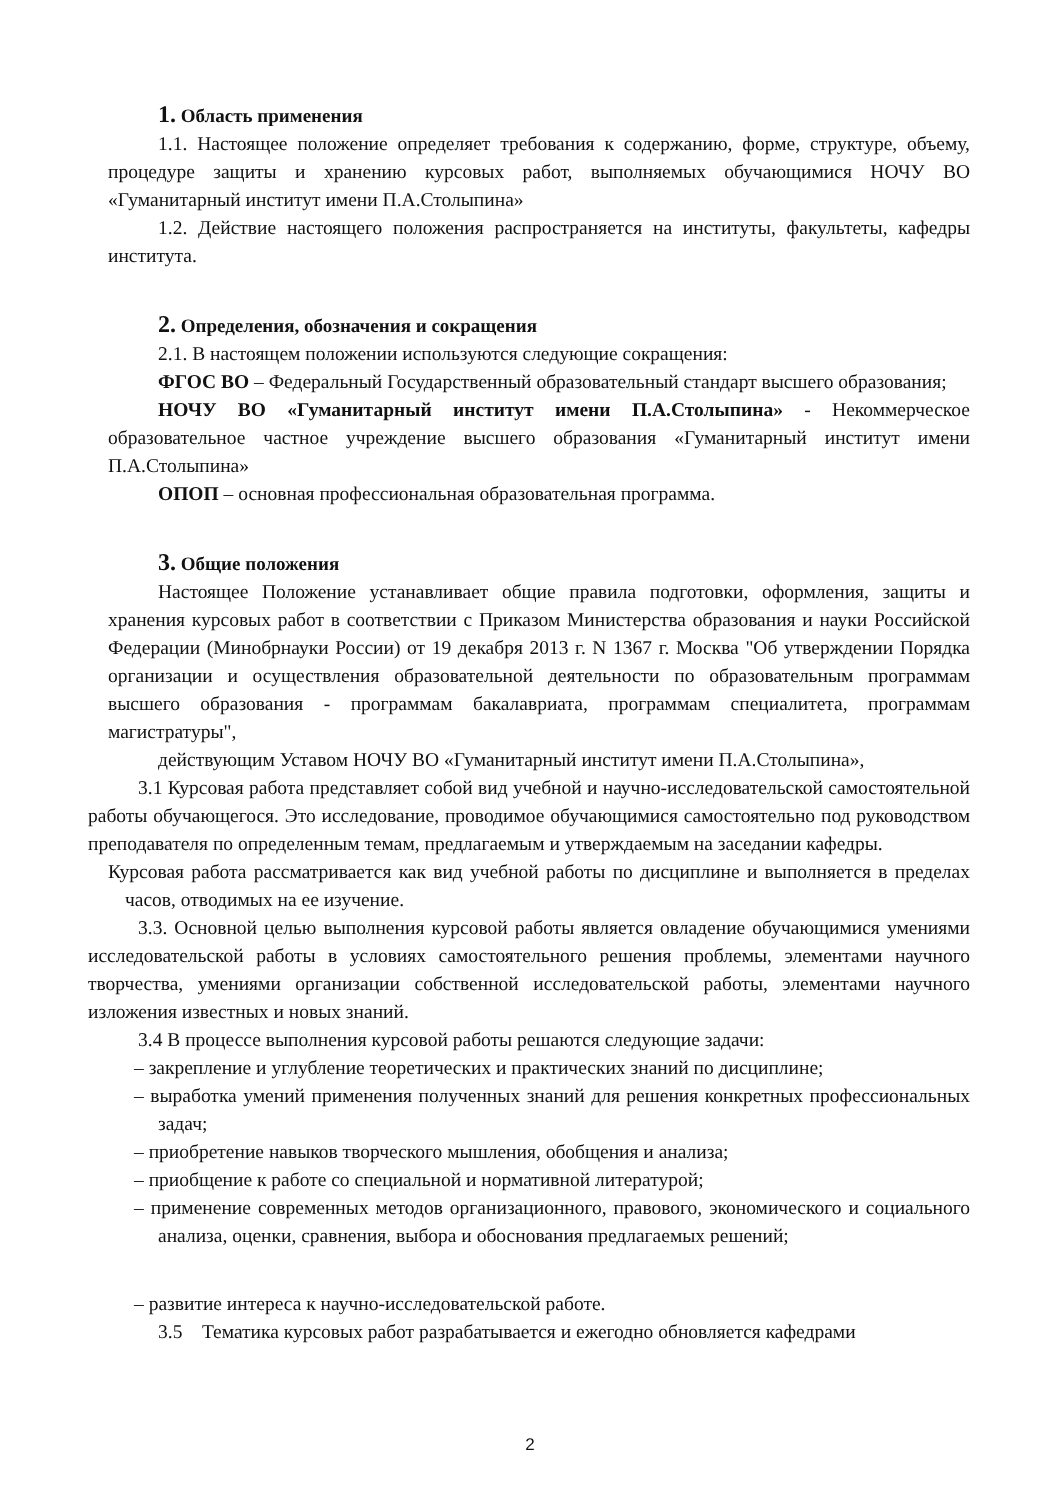1. Область применения
1.1. Настоящее положение определяет требования к содержанию, форме, структуре, объему, процедуре защиты и хранению курсовых работ, выполняемых обучающимися НОЧУ ВО «Гуманитарный институт имени П.А.Столыпина»
1.2. Действие настоящего положения распространяется на институты, факультеты, кафедры института.
2. Определения, обозначения и сокращения
2.1. В настоящем положении используются следующие сокращения:
ФГОС ВО – Федеральный Государственный образовательный стандарт высшего образования;
НОЧУ ВО «Гуманитарный институт имени П.А.Столыпина» - Некоммерческое образовательное частное учреждение высшего образования «Гуманитарный институт имени П.А.Столыпина»
ОПОП – основная профессиональная образовательная программа.
3. Общие положения
Настоящее Положение устанавливает общие правила подготовки, оформления, защиты и хранения курсовых работ в соответствии с Приказом Министерства образования и науки Российской Федерации (Минобрнауки России) от 19 декабря 2013 г. N 1367 г. Москва "Об утверждении Порядка организации и осуществления образовательной деятельности по образовательным программам высшего образования - программам бакалавриата, программам специалитета, программам магистратуры",
действующим Уставом НОЧУ ВО «Гуманитарный институт имени П.А.Столыпина»,
3.1 Курсовая работа представляет собой вид учебной и научно-исследовательской самостоятельной работы обучающегося. Это исследование, проводимое обучающимися самостоятельно под руководством преподавателя по определенным темам, предлагаемым и утверждаемым на заседании кафедры.
Курсовая работа рассматривается как вид учебной работы по дисциплине и выполняется в пределах часов, отводимых на ее изучение.
3.3. Основной целью выполнения курсовой работы является овладение обучающимися умениями исследовательской работы в условиях самостоятельного решения проблемы, элементами научного творчества, умениями организации собственной исследовательской работы, элементами научного изложения известных и новых знаний.
3.4 В процессе выполнения курсовой работы решаются следующие задачи:
– закрепление и углубление теоретических и практических знаний по дисциплине;
– выработка умений применения полученных знаний для решения конкретных профессиональных задач;
– приобретение навыков творческого мышления, обобщения и анализа;
– приобщение к работе со специальной и нормативной литературой;
– применение современных методов организационного, правового, экономического и социального анализа, оценки, сравнения, выбора и обоснования предлагаемых решений;
– развитие интереса к научно-исследовательской работе.
3.5 Тематика курсовых работ разрабатывается и ежегодно обновляется кафедрами
2